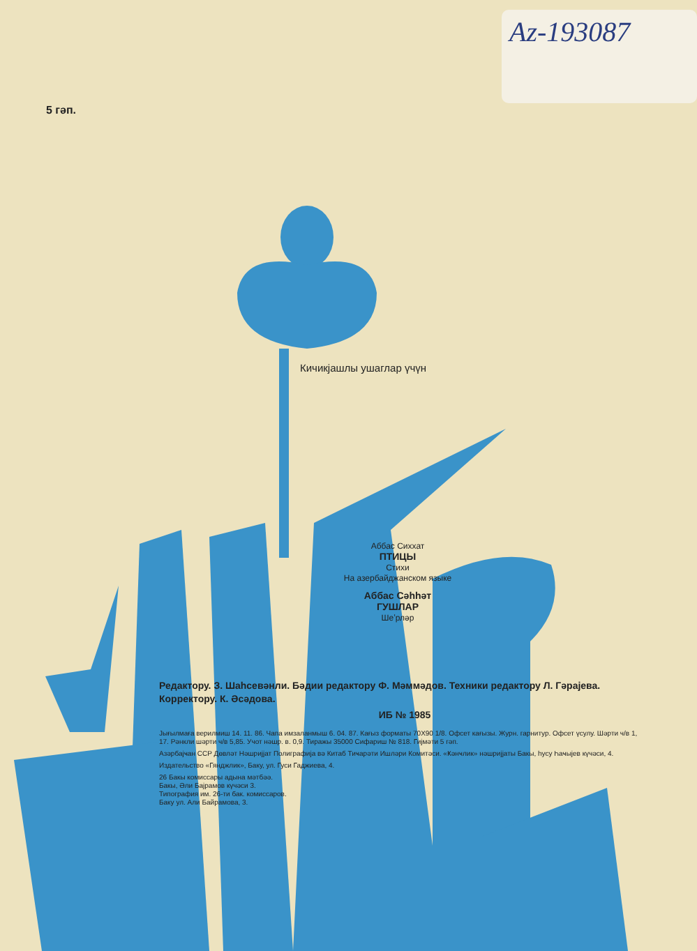Az-193087
5 гәп.
Кичикјашлы ушаглар үчүн
Аббас Сиххат
ПТИЦЫ
Стихи
На азербайджанском языке
Аббас Сәһһәт
ГУШЛАР
Шеʼрләр
Редактору. З. Шаһсевәнли. Бәдии редактору Ф. Мәммәдов. Техники редактору Л. Гәрајева. Корректору. К. Әсәдова.
ИБ № 1985
Јығылмаға верилмиш 14. 11. 86. Чапа имзаланмыш 6. 04. 87. Кағыз форматы 70Х90 1/8. Офсет кағызы. Журн. гарнитур. Офсет үсулу. Шәрти ч/в 1, 17. Рәнкли шәрти ч/в 5,85. Учот нәшр. в. 0,9. Тиражы 35000 Сифариш № 818. Гијмәти 5 гәп.
Азәрбајҹан ССР Дөвләт Нәшријјат Полиграфија вә Китаб Тиҹарәти Ишләри Комитәси. «Ҝәнҹлик» нәшријјаты Бакы, һусу Һаҹыјев күчәси, 4.
Издательство «Гянджлик», Баку, ул. Гуси Гаджиева, 4.
26 Бакы комиссары адына мәтбәә.
Бакы, Әли Бајрамов күчәси 3.
Типография им. 26-ти бак. комиссаров.
Баку ул. Али Байрамова, 3.